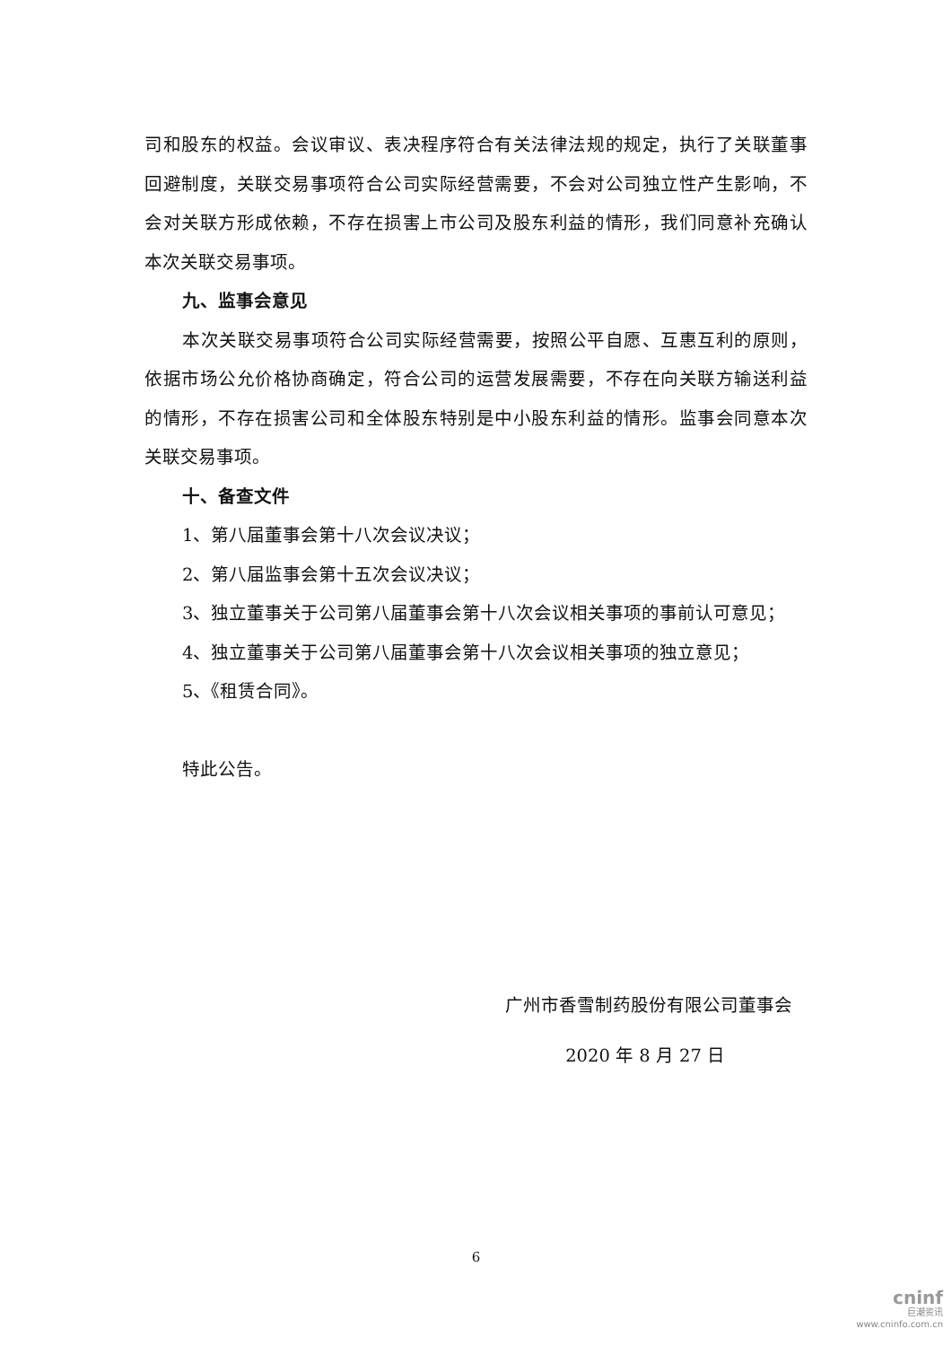司和股东的权益。会议审议、表决程序符合有关法律法规的规定，执行了关联董事回避制度，关联交易事项符合公司实际经营需要，不会对公司独立性产生影响，不会对关联方形成依赖，不存在损害上市公司及股东利益的情形，我们同意补充确认本次关联交易事项。
九、监事会意见
本次关联交易事项符合公司实际经营需要，按照公平自愿、互惠互利的原则，依据市场公允价格协商确定，符合公司的运营发展需要，不存在向关联方输送利益的情形，不存在损害公司和全体股东特别是中小股东利益的情形。监事会同意本次关联交易事项。
十、备查文件
1、第八届董事会第十八次会议决议；
2、第八届监事会第十五次会议决议；
3、独立董事关于公司第八届董事会第十八次会议相关事项的事前认可意见；
4、独立董事关于公司第八届董事会第十八次会议相关事项的独立意见；
5、《租赁合同》。
特此公告。
广州市香雪制药股份有限公司董事会
2020 年 8 月 27 日
6
cninf
巨潮资讯
www.cninfo.com.cn